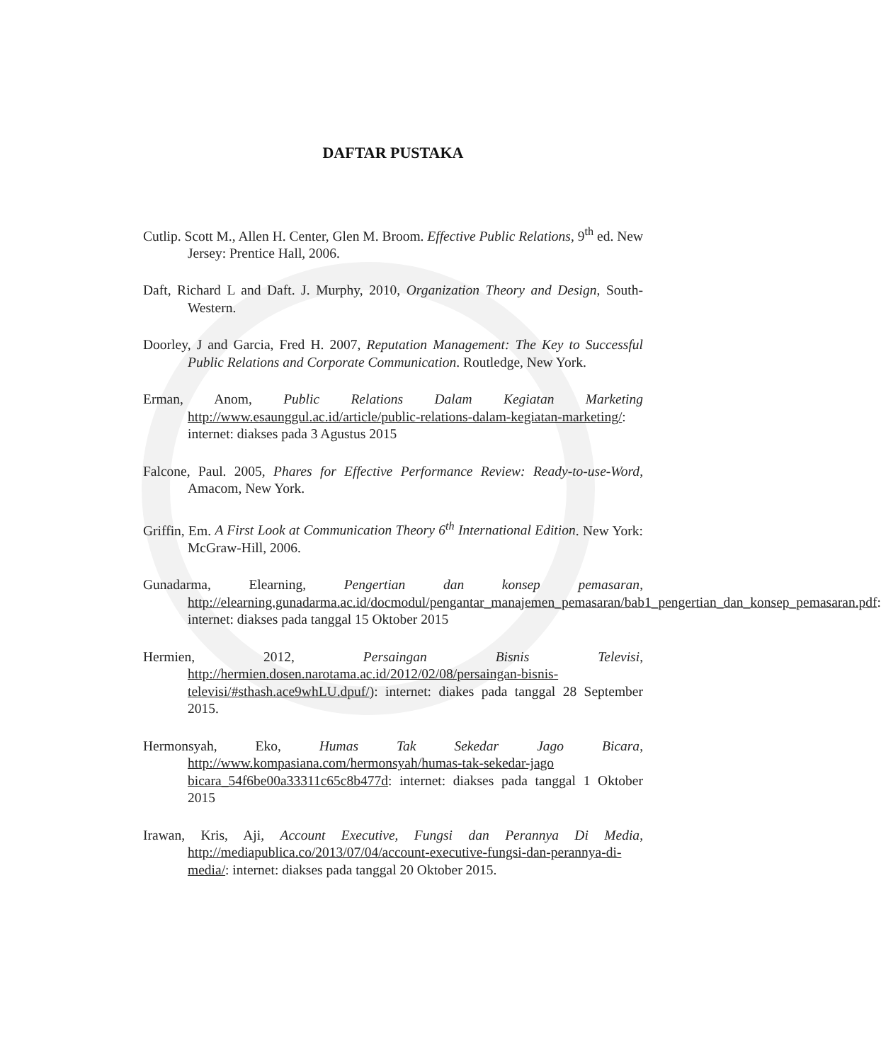DAFTAR PUSTAKA
Cutlip. Scott M., Allen H. Center, Glen M. Broom. Effective Public Relations, 9<sup>th</sup> ed. New Jersey: Prentice Hall, 2006.
Daft, Richard L and Daft. J. Murphy, 2010, Organization Theory and Design, South-Western.
Doorley, J and Garcia, Fred H. 2007, Reputation Management: The Key to Successful Public Relations and Corporate Communication. Routledge, New York.
Erman, Anom, Public Relations Dalam Kegiatan Marketing http://www.esaunggul.ac.id/article/public-relations-dalam-kegiatan-marketing/: internet: diakses pada 3 Agustus 2015
Falcone, Paul. 2005, Phares for Effective Performance Review: Ready-to-use-Word, Amacom, New York.
Griffin, Em. A First Look at Communication Theory 6<sup>th</sup> International Edition. New York: McGraw-Hill, 2006.
Gunadarma, Elearning, Pengertian dan konsep pemasaran, http://elearning.gunadarma.ac.id/docmodul/pengantar_manajemen_pemasaran/bab1_pengertian_dan_konsep_pemasaran.pdf: internet: diakses pada tanggal 15 Oktober 2015
Hermien, 2012, Persaingan Bisnis Televisi, http://hermien.dosen.narotama.ac.id/2012/02/08/persaingan-bisnis-televisi/#sthash.ace9whLU.dpuf/): internet: diakes pada tanggal 28 September 2015.
Hermonsyah, Eko, Humas Tak Sekedar Jago Bicara, http://www.kompasiana.com/hermonsyah/humas-tak-sekedar-jago bicara_54f6be00a33311c65c8b477d: internet: diakses pada tanggal 1 Oktober 2015
Irawan, Kris, Aji, Account Executive, Fungsi dan Perannya Di Media, http://mediapublica.co/2013/07/04/account-executive-fungsi-dan-perannya-di-media/: internet: diakses pada tanggal 20 Oktober 2015.